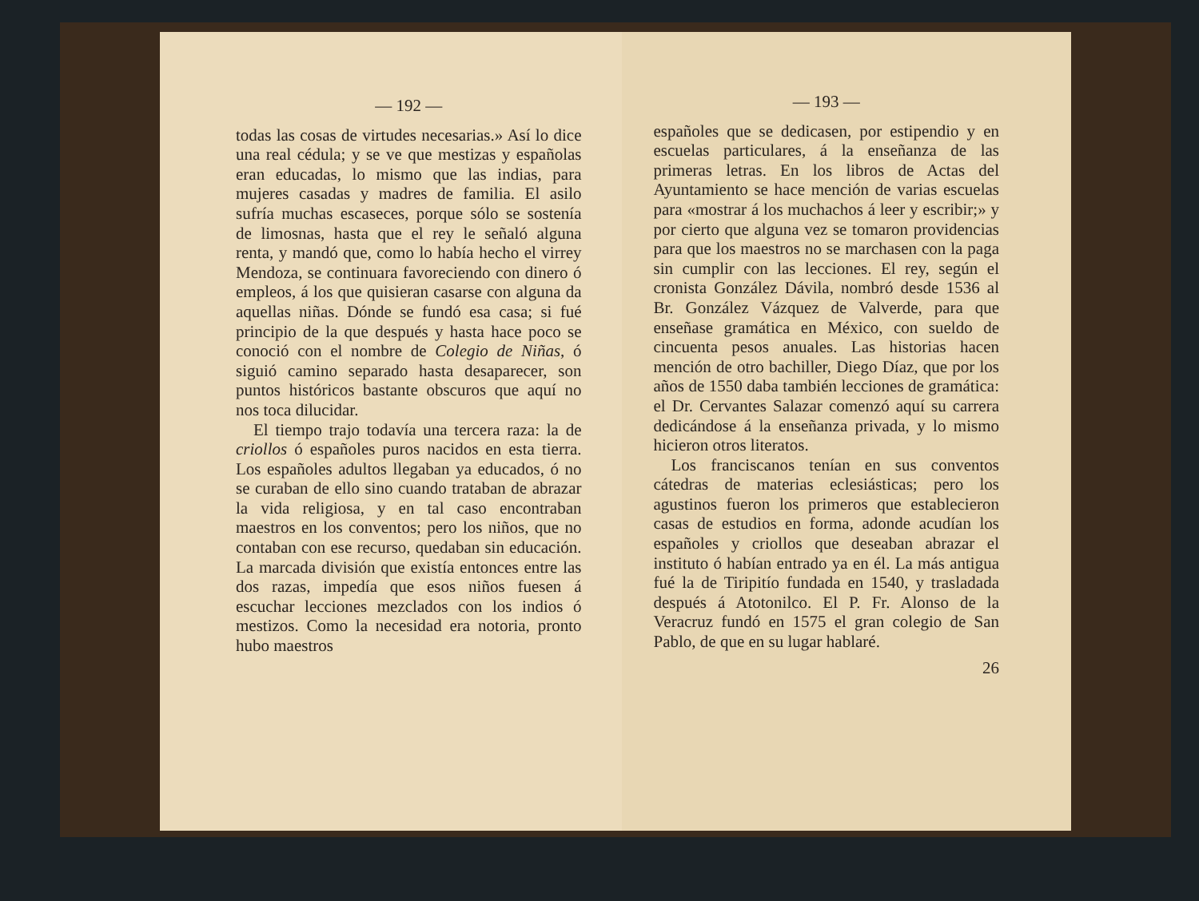— 192 —
todas las cosas de virtudes necesarias.» Así lo dice una real cédula; y se ve que mestizas y españolas eran educadas, lo mismo que las indias, para mujeres casadas y madres de familia. El asilo sufría muchas escaseces, porque sólo se sostenía de limosnas, hasta que el rey le señaló alguna renta, y mandó que, como lo había hecho el virrey Mendoza, se continuara favoreciendo con dinero ó empleos, á los que quisieran casarse con alguna da aquellas niñas. Dónde se fundó esa casa; si fué principio de la que después y hasta hace poco se conoció con el nombre de Colegio de Niñas, ó siguió camino separado hasta desaparecer, son puntos históricos bastante obscuros que aquí no nos toca dilucidar.
El tiempo trajo todavía una tercera raza: la de criollos ó españoles puros nacidos en esta tierra. Los españoles adultos llegaban ya educados, ó no se curaban de ello sino cuando trataban de abrazar la vida religiosa, y en tal caso encontraban maestros en los conventos; pero los niños, que no contaban con ese recurso, quedaban sin educación. La marcada división que existía entonces entre las dos razas, impedía que esos niños fuesen á escuchar lecciones mezclados con los indios ó mestizos. Como la necesidad era notoria, pronto hubo maestros
— 193 —
españoles que se dedicasen, por estipendio y en escuelas particulares, á la enseñanza de las primeras letras. En los libros de Actas del Ayuntamiento se hace mención de varias escuelas para «mostrar á los muchachos á leer y escribir;» y por cierto que alguna vez se tomaron providencias para que los maestros no se marchasen con la paga sin cumplir con las lecciones. El rey, según el cronista González Dávila, nombró desde 1536 al Br. González Vázquez de Valverde, para que enseñase gramática en México, con sueldo de cincuenta pesos anuales. Las historias hacen mención de otro bachiller, Diego Díaz, que por los años de 1550 daba también lecciones de gramática: el Dr. Cervantes Salazar comenzó aquí su carrera dedicándose á la enseñanza privada, y lo mismo hicieron otros literatos.
Los franciscanos tenían en sus conventos cátedras de materias eclesiásticas; pero los agustinos fueron los primeros que establecieron casas de estudios en forma, adonde acudían los españoles y criollos que deseaban abrazar el instituto ó habían entrado ya en él. La más antigua fué la de Tiripitío fundada en 1540, y trasladada después á Atotonilco. El P. Fr. Alonso de la Veracruz fundó en 1575 el gran colegio de San Pablo, de que en su lugar hablaré.
26